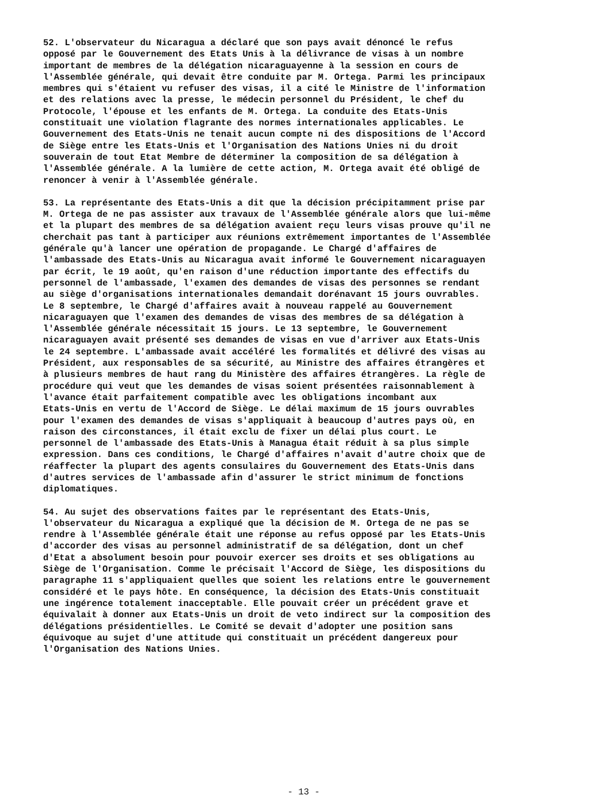52. L'observateur du Nicaragua a déclaré que son pays avait dénoncé le refus opposé par le Gouvernement des Etats Unis à la délivrance de visas à un nombre important de membres de la délégation nicaraguayenne à la session en cours de l'Assemblée générale, qui devait être conduite par M. Ortega. Parmi les principaux membres qui s'étaient vu refuser des visas, il a cité le Ministre de l'information et des relations avec la presse, le médecin personnel du Président, le chef du Protocole, l'épouse et les enfants de M. Ortega. La conduite des Etats-Unis constituait une violation flagrante des normes internationales applicables. Le Gouvernement des Etats-Unis ne tenait aucun compte ni des dispositions de l'Accord de Siège entre les Etats-Unis et l'Organisation des Nations Unies ni du droit souverain de tout Etat Membre de déterminer la composition de sa délégation à l'Assemblée générale. A la lumière de cette action, M. Ortega avait été obligé de renoncer à venir à l'Assemblée générale.
53. La représentante des Etats-Unis a dit que la décision précipitamment prise par M. Ortega de ne pas assister aux travaux de l'Assemblée générale alors que lui-même et la plupart des membres de sa délégation avaient reçu leurs visas prouve qu'il ne cherchait pas tant à participer aux réunions extrêmement importantes de l'Assemblée générale qu'à lancer une opération de propagande. Le Chargé d'affaires de l'ambassade des Etats-Unis au Nicaragua avait informé le Gouvernement nicaraguayen par écrit, le 19 août, qu'en raison d'une réduction importante des effectifs du personnel de l'ambassade, l'examen des demandes de visas des personnes se rendant au siège d'organisations internationales demandait dorénavant 15 jours ouvrables. Le 8 septembre, le Chargé d'affaires avait à nouveau rappelé au Gouvernement nicaraguayen que l'examen des demandes de visas des membres de sa délégation à l'Assemblée générale nécessitait 15 jours. Le 13 septembre, le Gouvernement nicaraguayen avait présenté ses demandes de visas en vue d'arriver aux Etats-Unis le 24 septembre. L'ambassade avait accéléré les formalités et délivré des visas au Président, aux responsables de sa sécurité, au Ministre des affaires étrangères et à plusieurs membres de haut rang du Ministère des affaires étrangères. La règle de procédure qui veut que les demandes de visas soient présentées raisonnablement à l'avance était parfaitement compatible avec les obligations incombant aux Etats-Unis en vertu de l'Accord de Siège. Le délai maximum de 15 jours ouvrables pour l'examen des demandes de visas s'appliquait à beaucoup d'autres pays où, en raison des circonstances, il était exclu de fixer un délai plus court. Le personnel de l'ambassade des Etats-Unis à Managua était réduit à sa plus simple expression. Dans ces conditions, le Chargé d'affaires n'avait d'autre choix que de réaffecter la plupart des agents consulaires du Gouvernement des Etats-Unis dans d'autres services de l'ambassade afin d'assurer le strict minimum de fonctions diplomatiques.
54. Au sujet des observations faites par le représentant des Etats-Unis, l'observateur du Nicaragua a expliqué que la décision de M. Ortega de ne pas se rendre à l'Assemblée générale était une réponse au refus opposé par les Etats-Unis d'accorder des visas au personnel administratif de sa délégation, dont un chef d'Etat a absolument besoin pour pouvoir exercer ses droits et ses obligations au Siège de l'Organisation. Comme le précisait l'Accord de Siège, les dispositions du paragraphe 11 s'appliquaient quelles que soient les relations entre le gouvernement considéré et le pays hôte. En conséquence, la décision des Etats-Unis constituait une ingérence totalement inacceptable. Elle pouvait créer un précédent grave et équivalait à donner aux Etats-Unis un droit de veto indirect sur la composition des délégations présidentielles. Le Comité se devait d'adopter une position sans équivoque au sujet d'une attitude qui constituait un précédent dangereux pour l'Organisation des Nations Unies.
- 13 -